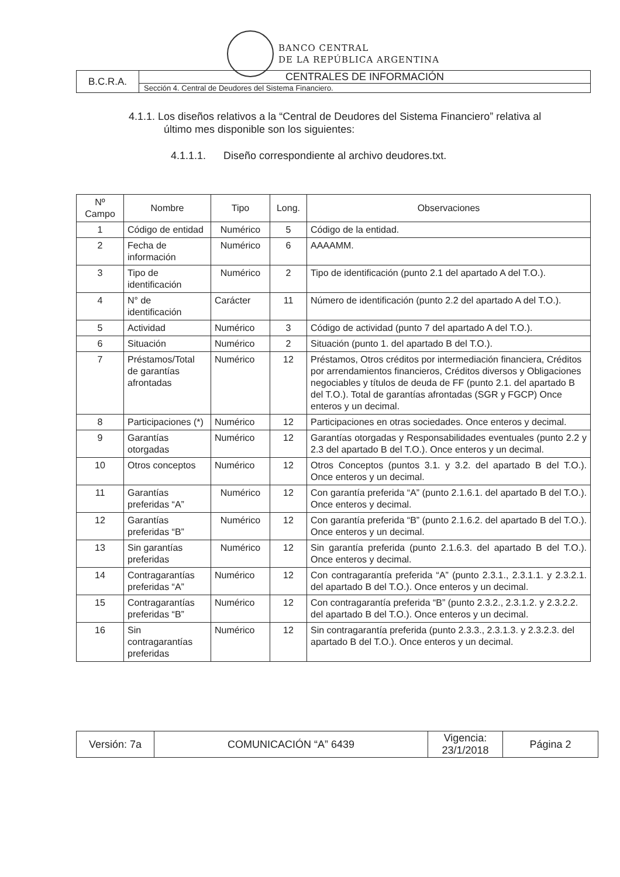BANCO CENTRAL
DE LA REPÚBLICA ARGENTINA
| B.C.R.A. | CENTRALES DE INFORMACIÓN |
| | Sección 4. Central de Deudores del Sistema Financiero. |
4.1.1. Los diseños relativos a la “Central de Deudores del Sistema Financiero” relativa al
último mes disponible son los siguientes:
4.1.1.1. Diseño correspondiente al archivo deudores.txt.
| Nº Campo | Nombre | Tipo | Long. | Observaciones |
| --- | --- | --- | --- | --- |
| 1 | Código de entidad | Numérico | 5 | Código de la entidad. |
| 2 | Fecha de información | Numérico | 6 | AAAAMM. |
| 3 | Tipo de identificación | Numérico | 2 | Tipo de identificación (punto 2.1 del apartado A del T.O.). |
| 4 | N° de identificación | Carácter | 11 | Número de identificación (punto 2.2 del apartado A del T.O.). |
| 5 | Actividad | Numérico | 3 | Código de actividad (punto 7 del apartado A del T.O.). |
| 6 | Situación | Numérico | 2 | Situación (punto 1. del apartado B del T.O.). |
| 7 | Préstamos/Total de garantías afrontadas | Numérico | 12 | Préstamos, Otros créditos por intermediación financiera, Créditos por arrendamientos financieros, Créditos diversos y Obligaciones negociables y títulos de deuda de FF (punto 2.1. del apartado B del T.O.). Total de garantías afrontadas (SGR y FGCP) Once enteros y un decimal. |
| 8 | Participaciones (*) | Numérico | 12 | Participaciones en otras sociedades. Once enteros y decimal. |
| 9 | Garantías otorgadas | Numérico | 12 | Garantías otorgadas y Responsabilidades eventuales (punto 2.2 y 2.3 del apartado B del T.O.). Once enteros y un decimal. |
| 10 | Otros conceptos | Numérico | 12 | Otros Conceptos (puntos 3.1. y 3.2. del apartado B del T.O.). Once enteros y un decimal. |
| 11 | Garantías preferidas “A” | Numérico | 12 | Con garantía preferida “A” (punto 2.1.6.1. del apartado B del T.O.). Once enteros y decimal. |
| 12 | Garantías preferidas “B” | Numérico | 12 | Con garantía preferida “B” (punto 2.1.6.2. del apartado B del T.O.). Once enteros y un decimal. |
| 13 | Sin garantías preferidas | Numérico | 12 | Sin garantía preferida (punto 2.1.6.3. del apartado B del T.O.). Once enteros y decimal. |
| 14 | Contragarantías preferidas “A” | Numérico | 12 | Con contragarantía preferida “A” (punto 2.3.1., 2.3.1.1. y 2.3.2.1. del apartado B del T.O.). Once enteros y un decimal. |
| 15 | Contragarantías preferidas “B” | Numérico | 12 | Con contragarantía preferida “B” (punto 2.3.2., 2.3.1.2. y 2.3.2.2. del apartado B del T.O.). Once enteros y un decimal. |
| 16 | Sin contragarantías preferidas | Numérico | 12 | Sin contragarantía preferida (punto 2.3.3., 2.3.1.3. y 2.3.2.3. del apartado B del T.O.). Once enteros y un decimal. |
| Versión: 7a | COMUNICACIÓN “A” 6439 | Vigencia: 23/1/2018 | Página 2 |